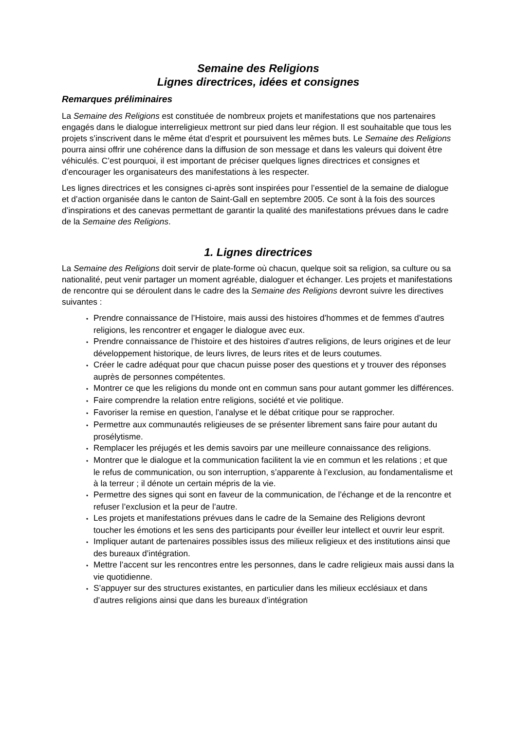Semaine des Religions
Lignes directrices, idées et consignes
Remarques préliminaires
La Semaine des Religions est constituée de nombreux projets et manifestations que nos partenaires engagés dans le dialogue interreligieux mettront sur pied dans leur région. Il est souhaitable que tous les projets s’inscrivent dans le même état d’esprit et poursuivent les mêmes buts. Le Semaine des Religions pourra ainsi offrir une cohérence dans la diffusion de son message et dans les valeurs qui doivent être véhiculés. C’est pourquoi, il est important de préciser quelques lignes directrices et consignes et d’encourager les organisateurs des manifestations à les respecter.
Les lignes directrices et les consignes ci-après sont inspirées pour l’essentiel de la semaine de dialogue et d’action organisée dans le canton de Saint-Gall en septembre 2005. Ce sont à la fois des sources d’inspirations et des canevas permettant de garantir la qualité des manifestations prévues dans le cadre de la Semaine des Religions.
1. Lignes directrices
La Semaine des Religions doit servir de plate-forme où chacun, quelque soit sa religion, sa culture ou sa nationalité, peut venir partager un moment agréable, dialoguer et échanger. Les projets et manifestations de rencontre qui se déroulent dans le cadre des la Semaine des Religions devront suivre les directives suivantes :
• Prendre connaissance de l’Histoire, mais aussi des histoires d’hommes et de femmes d’autres religions, les rencontrer et engager le dialogue avec eux.
• Prendre connaissance de l’histoire et des histoires d’autres religions, de leurs origines et de leur développement historique, de leurs livres, de leurs rites et de leurs coutumes.
• Créer le cadre adéquat pour que chacun puisse poser des questions et y trouver des réponses auprès de personnes compétentes.
• Montrer ce que les religions du monde ont en commun sans pour autant gommer les différences.
• Faire comprendre la relation entre religions, société et vie politique.
• Favoriser la remise en question, l’analyse et le débat critique pour se rapprocher.
• Permettre aux communautés religieuses de se présenter librement sans faire pour autant du prosélytisme.
• Remplacer les préjugés et les demis savoirs par une meilleure connaissance des religions.
• Montrer que le dialogue et la communication facilitent la vie en commun et les relations ; et que le refus de communication, ou son interruption, s’apparente à l’exclusion, au fondamentalisme et à la terreur ; il dénote un certain mépris de la vie.
• Permettre des signes qui sont en faveur de la communication, de l’échange et de la rencontre et refuser l’exclusion et la peur de l’autre.
• Les projets et manifestations prévues dans le cadre de la Semaine des Religions devront toucher les émotions et les sens des participants pour éveiller leur intellect et ouvrir leur esprit.
• Impliquer autant de partenaires possibles issus des milieux religieux et des institutions ainsi que des bureaux d’intégration.
• Mettre l’accent sur les rencontres entre les personnes, dans le cadre religieux mais aussi dans la vie quotidienne.
• S’appuyer sur des structures existantes, en particulier dans les milieux ecclésiaux et dans d’autres religions ainsi que dans les bureaux d’intégration